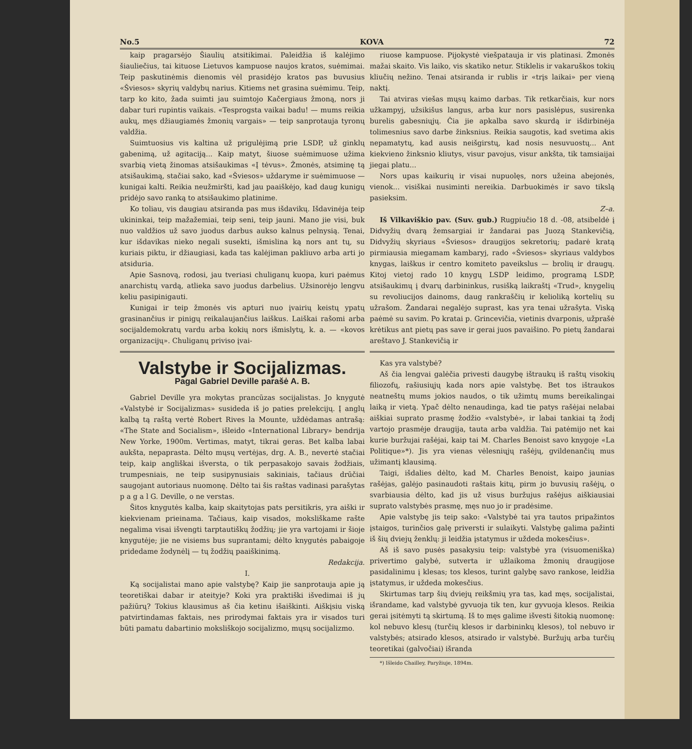No.5 KOVA 72
kaip pragarsėjo Šiaulių atsitikimai. Paleidžia iš kalėjimo šiauliečius, tai kituose Lietuvos kampuose naujos kratos, suėmimai. Teip paskutinėmis dienomis vėl prasidėjo kratos pas buvusius «Šviesos» skyrių valdybų narius. Kitiems net grasina suėmimu. Teip, tarp ko kito, žada suimti jau suimtojo Kačergiaus žmoną, nors ji dabar turi rupintis vaikais. «Tesprogsta vaikai badu! — mums reikia aukų, męs džiaugiamės žmonių vargais» — teip sanprotauja tyronų valdžia.
Suimtuosius vis kaltina už prigulėjimą prie LSDP, už ginklų gabenimą, už agitaciją... Kaip matyt, šiuose suėmimuose užima svarbią vietą žinomas atsišaukimas «Į tėvus». Žmonės, atsiminę tą atsišaukimą, stačiai sako, kad «Šviesos» uždaryme ir suėmimuose — kunigai kalti. Reikia neužmiršti, kad jau paaiškėjo, kad daug kunigų pridėjo savo ranką to atsišaukimo platinime.
Ko toliau, vis daugiau atsiranda pas mus išdavikų. Išdavinėja teip ukininkai, teip mažažemiai, teip seni, teip jauni. Mano jie visi, buk nuo valdžios už savo juodus darbus aukso kalnus pelnysią. Tenai, kur išdavikas nieko negali susekti, išmislina ką nors ant tų, su kuriais piktu, ir džiaugiasi, kada tas kalėjiman pakliuvo arba arti jo atsiduria.
Apie Sasnovą, rodosi, jau tveriasi chuliganų kuopa, kuri paėmus anarchistų vardą, atlieka savo juodus darbelius. Užsinorėjo lengvu keliu pasipinigauti.
Kunigai ir teip žmonės vis apturi nuo įvairių keistų ypatų grasinančius ir pinigų reikalaujančius laiškus. Laiškai rašomi arba socijaldemokratų vardu arba kokių nors išmislytų, k. a. — «kovos organizacijų». Chuliganų priviso įvai-
Valstybe ir Socijalizmas.
Pagal Gabriel Deville parašė A. B.
Gabriel Deville yra mokytas prancūzas socijalistas. Jo knygutė «Valstybė ir Socijalizmas» susideda iš jo paties prelekcijų. Į anglų kalbą tą raštą vertė Robert Rives la Mounte, uždėdamas antrašą: «The State and Socialism», išleido «International Library» bendrija New Yorke, 1900m. Vertimas, matyt, tikrai geras. Bet kalba labai aukšta, nepaprasta. Dėlto mųsų vertėjas, drg. A. B., nevertė stačiai teip, kaip angliškai išversta, o tik perpasakojo savais žodžiais, trumpesniais, ne teip susipynusiais sakiniais, tačiaus drūčiai saugojant autoriaus nuomonę. Dėlto tai šis raštas vadinasi parašytas p a g a l G. Deville, o ne verstas.
Šitos knygutės kalba, kaip skaitytojas pats persitikris, yra aiški ir kiekvienam prieinama. Tačiaus, kaip visados, moksliškame rašte negalima visai išvengti tarptautiškų žodžių; jie yra vartojami ir šioje knygutėje; jie ne visiems bus suprantami; dėlto knygutės pabaigoje pridedame žodynėlį — tų žodžių paaiškinimą.
Redakcija.
I.
Ką socijalistai mano apie valstybę? Kaip jie sanprotauja apie ją teoretiškai dabar ir ateityje? Koki yra praktiški išvedimai iš jų pažiūrų? Tokius klausimus aš čia ketinu išaiškinti. Aiškįsiu viską patvirtindamas faktais, nes prirodymai faktais yra ir visados turi būti pamatu dabartinio moksliškojo socijalizmo, mųsų socijalizmo.
riuose kampuose. Pijokystė viešpatauja ir vis platinasi. Žmonės mažai skaito. Vis laiko, vis skatiko netur. Stiklelis ir vakaruškos tokių kliučių nežino. Tenai atsiranda ir rublis ir «trįs laikai» per vieną naktį.
Tai atviras viešas mųsų kaimo darbas. Tik retkarčiais, kur nors užkampyj, užsikišus langus, arba kur nors pasislėpus, susirenka burelis gabesniųjų. Čia jie apkalba savo skurdą ir išdirbinėja tolimesnius savo darbe žinksnius. Reikia saugotis, kad svetima akis nepamatytų, kad ausis neišgirstų, kad nosis nesuvuostų... Ant kiekvieno žinksnio kliutys, visur pavojus, visur ankšta, tik tamsiaijai jiegai platu...
Nors upas kaikurių ir visai nupuolęs, nors užeina abejonės, vienok... visiškai nusiminti nereikia. Darbuokimės ir savo tikslą pasieksim.
Z–a.
Iš Vilkaviškio pav. (Suv. gub.) Rugpiučio 18 d. -08, atsibeldė į Didvyžių dvarą žemsargiai ir žandarai pas Juozą Stankevičią, Didvyžių skyriaus «Šviesos» draugijos sekretorių; padarė kratą pirmiausia miegamam kambaryj, rado «Šviesos» skyriaus valdybos knygas, laiškus ir centro komiteto paveikslus — brolių ir draugų. Kitoj vietoj rado 10 knygų LSDP leidimo, programą LSDP, atsišaukimų į dvarų darbininkus, rusišką laikraštį «Trud», knygelių su revoliucijos dainoms, daug rankraščių ir kelioliką kortelių su užrašom. Žandarai negalėjo suprast, kas yra tenai užrašyta. Viską paėmė su savim. Po kratai p. Grincevičia, vietinis dvarponis, užprašė krėtikus ant pietų pas save ir gerai juos pavaišino. Po pietų žandarai areštavo J. Stankevičią ir
Kas yra valstybė?
Aš čia lengvai galėčia privesti daugybę ištraukų iš raštų visokių filiozofų, rašiusiųjų kada nors apie valstybę. Bet tos ištraukos neatneštų mums jokios naudos, o tik užimtų mums bereikalingai laiką ir vietą. Ypač dėlto nenaudinga, kad tie patys rašėjai nelabai aiškiai suprato prasmę žodžio «valstybė», ir labai tankiai tą žodį vartojo prasmėje draugija, tauta arba valdžia. Tai patėmijo net kai kurie buržujai rašėjai, kaip tai M. Charles Benoist savo knygoje «La Politique»*). Jis yra vienas vėlesniųjų rašėjų, gvildenančių mus užimantį klausimą.
Taigi, išdalies dėlto, kad M. Charles Benoist, kaipo jaunias rašėjas, galėjo pasinaudoti raštais kitų, pirm jo buvusių rašėjų, o svarbiausia dėlto, kad jis už visus buržujus rašėjus aiškiausiai suprato valstybės prasmę, męs nuo jo ir pradėsime.
Apie valstybę jis teip sako: «Valstybė tai yra tautos pripažintos įstaigos, turinčios galę priversti ir sulaikyti. Valstybę galima pažinti iš šių dviejų ženklų: ji leidžia įstatymus ir uždeda mokesčius».
Aš iš savo pusės pasakysiu teip: valstybė yra (visuomeniška) privertimo galybė, sutverta ir užlaikoma žmonių draugijose pasidalinimu į klesas; tos klesos, turint galybę savo rankose, leidžia įstatymus, ir uždeda mokesčius.
Skirtumas tarp šių dviejų reikšmių yra tas, kad męs, socijalistai, išrandame, kad valstybė gyvuoja tik ten, kur gyvuoja klesos. Reikia gerai įsitėmyti tą skirtumą. Iš to męs galime išvesti šitokią nuomonę: kol nebuvo klesų (turčių klesos ir darbininkų klesos), tol nebuvo ir valstybės; atsirado klesos, atsirado ir valstybė. Buržujų arba turčių teoretikai (galvočiai) išrandа
*) Išleido Chailley, Paryžiuje, 1894m.